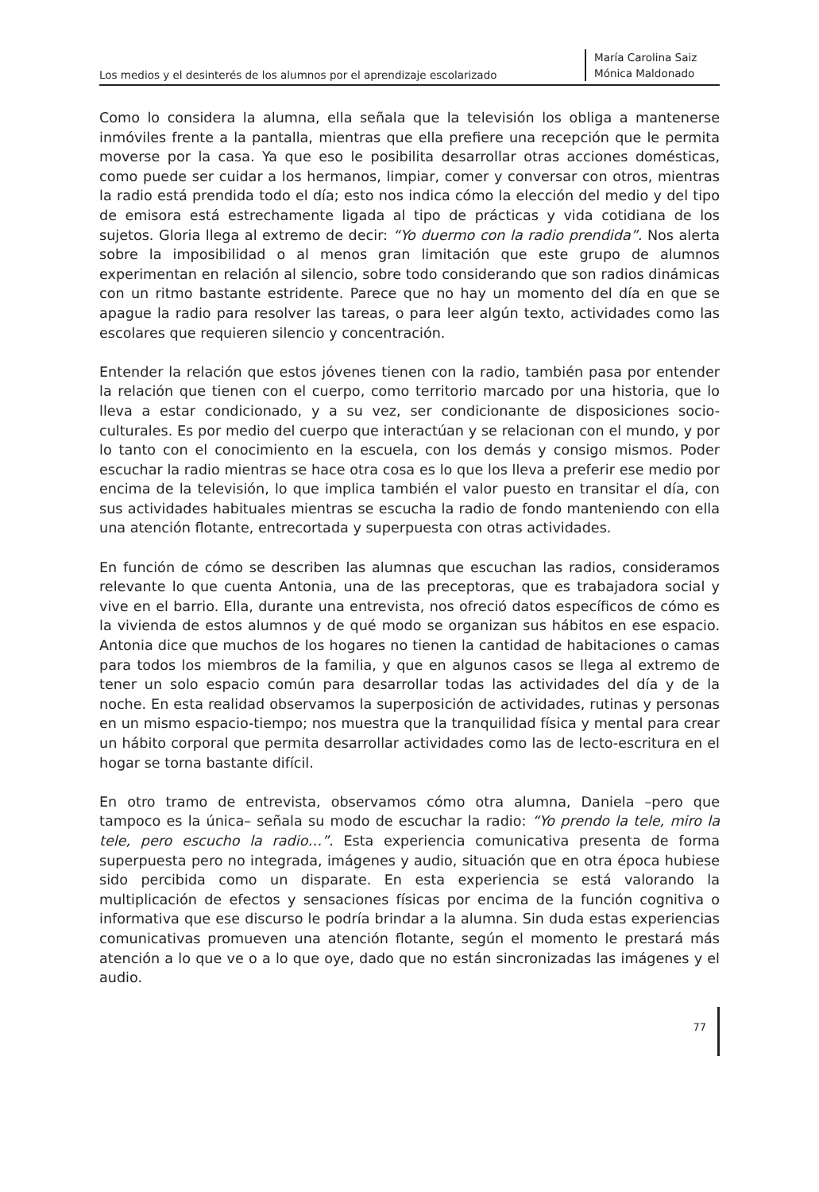Los medios y el desinterés de los alumnos por el aprendizaje escolarizado
María Carolina Saiz
Mónica Maldonado
Como lo considera la alumna, ella señala que la televisión los obliga a mantenerse inmóviles frente a la pantalla, mientras que ella prefiere una recepción que le permita moverse por la casa. Ya que eso le posibilita desarrollar otras acciones domésticas, como puede ser cuidar a los hermanos, limpiar, comer y conversar con otros, mientras la radio está prendida todo el día; esto nos indica cómo la elección del medio y del tipo de emisora está estrechamente ligada al tipo de prácticas y vida cotidiana de los sujetos. Gloria llega al extremo de decir: “Yo duermo con la radio prendida”. Nos alerta sobre la imposibilidad o al menos gran limitación que este grupo de alumnos experimentan en relación al silencio, sobre todo considerando que son radios dinámicas con un ritmo bastante estridente. Parece que no hay un momento del día en que se apague la radio para resolver las tareas, o para leer algún texto, actividades como las escolares que requieren silencio y concentración.
Entender la relación que estos jóvenes tienen con la radio, también pasa por entender la relación que tienen con el cuerpo, como territorio marcado por una historia, que lo lleva a estar condicionado, y a su vez, ser condicionante de disposiciones socio-culturales. Es por medio del cuerpo que interactúan y se relacionan con el mundo, y por lo tanto con el conocimiento en la escuela, con los demás y consigo mismos. Poder escuchar la radio mientras se hace otra cosa es lo que los lleva a preferir ese medio por encima de la televisión, lo que implica también el valor puesto en transitar el día, con sus actividades habituales mientras se escucha la radio de fondo manteniendo con ella una atención flotante, entrecortada y superpuesta con otras actividades.
En función de cómo se describen las alumnas que escuchan las radios, consideramos relevante lo que cuenta Antonia, una de las preceptoras, que es trabajadora social y vive en el barrio. Ella, durante una entrevista, nos ofreció datos específicos de cómo es la vivienda de estos alumnos y de qué modo se organizan sus hábitos en ese espacio. Antonia dice que muchos de los hogares no tienen la cantidad de habitaciones o camas para todos los miembros de la familia, y que en algunos casos se llega al extremo de tener un solo espacio común para desarrollar todas las actividades del día y de la noche. En esta realidad observamos la superposición de actividades, rutinas y personas en un mismo espacio-tiempo; nos muestra que la tranquilidad física y mental para crear un hábito corporal que permita desarrollar actividades como las de lecto-escritura en el hogar se torna bastante difícil.
En otro tramo de entrevista, observamos cómo otra alumna, Daniela –pero que tampoco es la única– señala su modo de escuchar la radio: “Yo prendo la tele, miro la tele, pero escucho la radio…”. Esta experiencia comunicativa presenta de forma superpuesta pero no integrada, imágenes y audio, situación que en otra época hubiese sido percibida como un disparate. En esta experiencia se está valorando la multiplicación de efectos y sensaciones físicas por encima de la función cognitiva o informativa que ese discurso le podría brindar a la alumna. Sin duda estas experiencias comunicativas promueven una atención flotante, según el momento le prestará más atención a lo que ve o a lo que oye, dado que no están sincronizadas las imágenes y el audio.
77